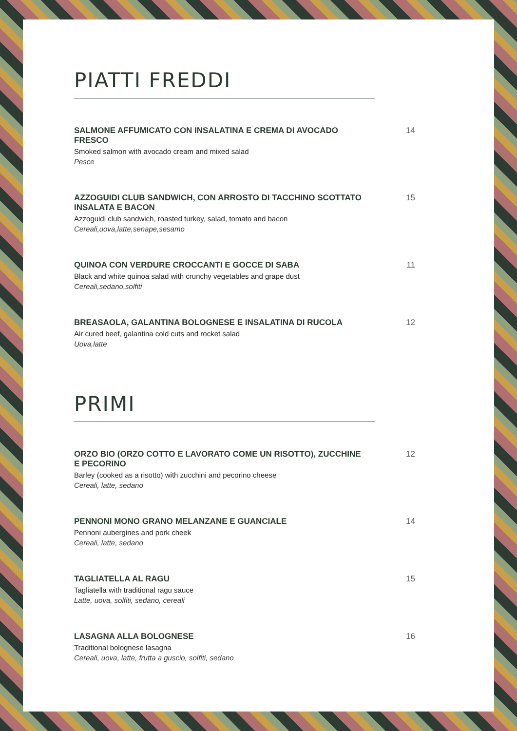PIATTI FREDDI
SALMONE AFFUMICATO CON INSALATINA E CREMA DI AVOCADO FRESCO
Smoked salmon with avocado cream and mixed salad
Pesce
14
AZZOGUIDI CLUB SANDWICH, CON ARROSTO DI TACCHINO SCOTTATO INSALATA E BACON
Azzoguidi club sandwich, roasted turkey, salad, tomato and bacon
Cereali,uova,latte,senape,sesamo
15
QUINOA CON VERDURE CROCCANTI E GOCCE DI SABA
Black and white quinoa salad with crunchy vegetables and grape dust
Cereali,sedano,solfiti
11
BREASAOLA, GALANTINA BOLOGNESE E INSALATINA DI RUCOLA
Air cured beef, galantina cold cuts and rocket salad
Uova,latte
12
PRIMI
ORZO BIO (ORZO COTTO E LAVORATO COME UN RISOTTO), ZUCCHINE E PECORINO
Barley (cooked as a risotto) with zucchini and pecorino cheese
Cereali, latte, sedano
12
PENNONI MONO GRANO MELANZANE E GUANCIALE
Pennoni aubergines and pork cheek
Cereali, latte, sedano
14
TAGLIATELLA AL RAGU
Tagliatella with traditional ragu sauce
Latte, uova, solfiti, sedano, cereali
15
LASAGNA ALLA BOLOGNESE
Traditional bolognese lasagna
Cereali, uova, latte, frutta a guscio, solfiti, sedano
16